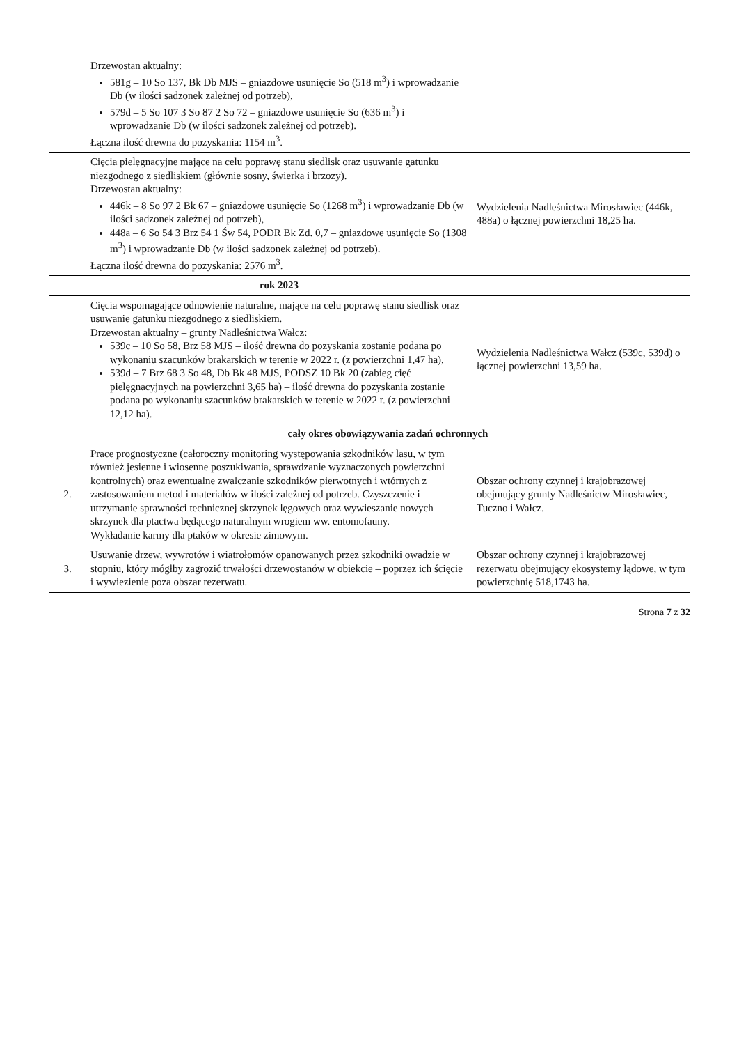| | Drzewostan aktualny: 581g – 10 So 137, Bk Db MJS – gniazdowe usunięcie So (518 m<sup>3</sup>) i wprowadzanie Db (w ilości sadzonek zależnej od potrzeb), 579d – 5 So 107 3 So 87 2 So 72 – gniazdowe usunięcie So (636 m<sup>3</sup>) i wprowadzanie Db (w ilości sadzonek zależnej od potrzeb). Łączna ilość drewna do pozyskania: 1154 m<sup>3</sup>. | |
| | Cięcia pielęgnacyjne mające na celu poprawę stanu siedlisk oraz usuwanie gatunku niezgodnego z siedliskiem (głównie sosny, świerka i brzozy). Drzewostan aktualny: 446k – 8 So 97 2 Bk 67 – gniazdowe usunięcie So (1268 m<sup>3</sup>) i wprowadzanie Db (w ilości sadzonek zależnej od potrzeb), 448a – 6 So 54 3 Brz 54 1 Św 54, PODR Bk Zd. 0,7 – gniazdowe usunięcie So (1308 m<sup>3</sup>) i wprowadzanie Db (w ilości sadzonek zależnej od potrzeb). Łączna ilość drewna do pozyskania: 2576 m<sup>3</sup>. | Wydzielenia Nadleśnictwa Mirosławiec (446k, 488a) o łącznej powierzchni 18,25 ha. |
| | rok 2023 | |
| | Cięcia wspomagające odnowienie naturalne, mające na celu poprawę stanu siedlisk oraz usuwanie gatunku niezgodnego z siedliskiem. Drzewostan aktualny – grunty Nadleśnictwa Wałcz: 539c – 10 So 58, Brz 58 MJS – ilość drewna do pozyskania zostanie podana po wykonaniu szacunków brakarskich w terenie w 2022 r. (z powierzchni 1,47 ha), 539d – 7 Brz 68 3 So 48, Db Bk 48 MJS, PODSZ 10 Bk 20 (zabieg cięć pielęgnacyjnych na powierzchni 3,65 ha) – ilość drewna do pozyskania zostanie podana po wykonaniu szacunków brakarskich w terenie w 2022 r. (z powierzchni 12,12 ha). | Wydzielenia Nadleśnictwa Wałcz (539c, 539d) o łącznej powierzchni 13,59 ha. |
| | cały okres obowiązywania zadań ochronnych | |
| 2. | Prace prognostyczne (całoroczny monitoring występowania szkodników lasu, w tym również jesienne i wiosenne poszukiwania, sprawdzanie wyznaczonych powierzchni kontrolnych) oraz ewentualne zwalczanie szkodników pierwotnych i wtórnych z zastosowaniem metod i materiałów w ilości zależnej od potrzeb. Czyszczenie i utrzymanie sprawności technicznej skrzynek lęgowych oraz wywieszanie nowych skrzynek dla ptactwa będącego naturalnym wrogiem ww. entomofauny. Wykładanie karmy dla ptaków w okresie zimowym. | Obszar ochrony czynnej i krajobrazowej obejmujący grunty Nadleśnictw Mirosławiec, Tuczno i Wałcz. |
| 3. | Usuwanie drzew, wywrotów i wiatrołomów opanowanych przez szkodniki owadzie w stopniu, który mógłby zagrozić trwałości drzewostanów w obiekcie – poprzez ich ścięcie i wywiezienie poza obszar rezerwatu. | Obszar ochrony czynnej i krajobrazowej rezerwatu obejmujący ekosystemy lądowe, w tym powierzchnię 518,1743 ha. |
Strona 7 z 32